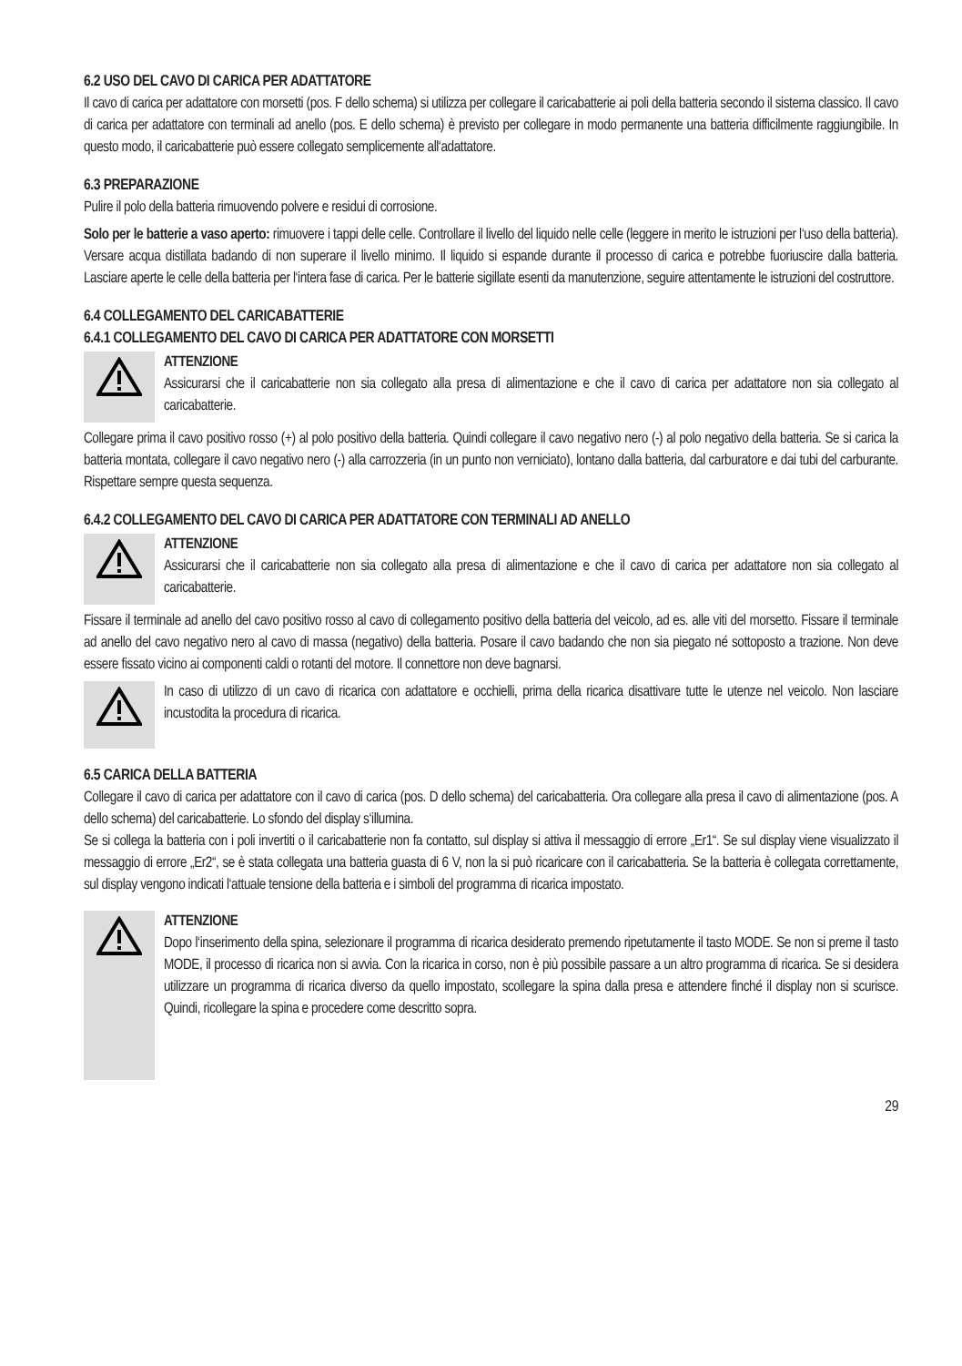6.2 USO DEL CAVO DI CARICA PER ADATTATORE
Il cavo di carica per adattatore con morsetti (pos. F dello schema) si utilizza per collegare il caricabatterie ai poli della batteria secondo il sistema classico. Il cavo di carica per adattatore con terminali ad anello (pos. E dello schema) è previsto per collegare in modo permanente una batteria difficilmente raggiungibile. In questo modo, il caricabatterie può essere collegato semplicemente all‘adattatore.
6.3 PREPARAZIONE
Pulire il polo della batteria rimuovendo polvere e residui di corrosione.
Solo per le batterie a vaso aperto: rimuovere i tappi delle celle. Controllare il livello del liquido nelle celle (leggere in merito le istruzioni per l‘uso della batteria). Versare acqua distillata badando di non superare il livello minimo. Il liquido si espande durante il processo di carica e potrebbe fuoriuscire dalla batteria. Lasciare aperte le celle della batteria per l‘intera fase di carica. Per le batterie sigillate esenti da manutenzione, seguire attentamente le istruzioni del costruttore.
6.4 COLLEGAMENTO DEL CARICABATTERIE
6.4.1 COLLEGAMENTO DEL CAVO DI CARICA PER ADATTATORE CON MORSETTI
ATTENZIONE
Assicurarsi che il caricabatterie non sia collegato alla presa di alimentazione e che il cavo di carica per adattatore non sia collegato al caricabatterie.
Collegare prima il cavo positivo rosso (+) al polo positivo della batteria. Quindi collegare il cavo negativo nero (-) al polo negativo della batteria. Se si carica la batteria montata, collegare il cavo negativo nero (-) alla carrozzeria (in un punto non verniciato), lontano dalla batteria, dal carburatore e dai tubi del carburante. Rispettare sempre questa sequenza.
6.4.2 COLLEGAMENTO DEL CAVO DI CARICA PER ADATTATORE CON TERMINALI AD ANELLO
ATTENZIONE
Assicurarsi che il caricabatterie non sia collegato alla presa di alimentazione e che il cavo di carica per adattatore non sia collegato al caricabatterie.
Fissare il terminale ad anello del cavo positivo rosso al cavo di collegamento positivo della batteria del veicolo, ad es. alle viti del morsetto. Fissare il terminale ad anello del cavo negativo nero al cavo di massa (negativo) della batteria. Posare il cavo badando che non sia piegato né sottoposto a trazione. Non deve essere fissato vicino ai componenti caldi o rotanti del motore. Il connettore non deve bagnarsi.
In caso di utilizzo di un cavo di ricarica con adattatore e occhielli, prima della ricarica disattivare tutte le utenze nel veicolo. Non lasciare incustodita la procedura di ricarica.
6.5 CARICA DELLA BATTERIA
Collegare il cavo di carica per adattatore con il cavo di carica (pos. D dello schema) del caricabatteria. Ora collegare alla presa il cavo di alimentazione (pos. A dello schema) del caricabatterie. Lo sfondo del display s‘illumina.
Se si collega la batteria con i poli invertiti o il caricabatterie non fa contatto, sul display si attiva il messaggio di errore „Er1“. Se sul display viene visualizzato il messaggio di errore „Er2“, se è stata collegata una batteria guasta di 6 V, non la si può ricaricare con il caricabatteria. Se la batteria è collegata correttamente, sul display vengono indicati l‘attuale tensione della batteria e i simboli del programma di ricarica impostato.
ATTENZIONE
Dopo l‘inserimento della spina, selezionare il programma di ricarica desiderato premendo ripetutamente il tasto MODE. Se non si preme il tasto MODE, il processo di ricarica non si avvia. Con la ricarica in corso, non è più possibile passare a un altro programma di ricarica. Se si desidera utilizzare un programma di ricarica diverso da quello impostato, scollegare la spina dalla presa e attendere finché il display non si scurisce. Quindi, ricollegare la spina e procedere come descritto sopra.
29